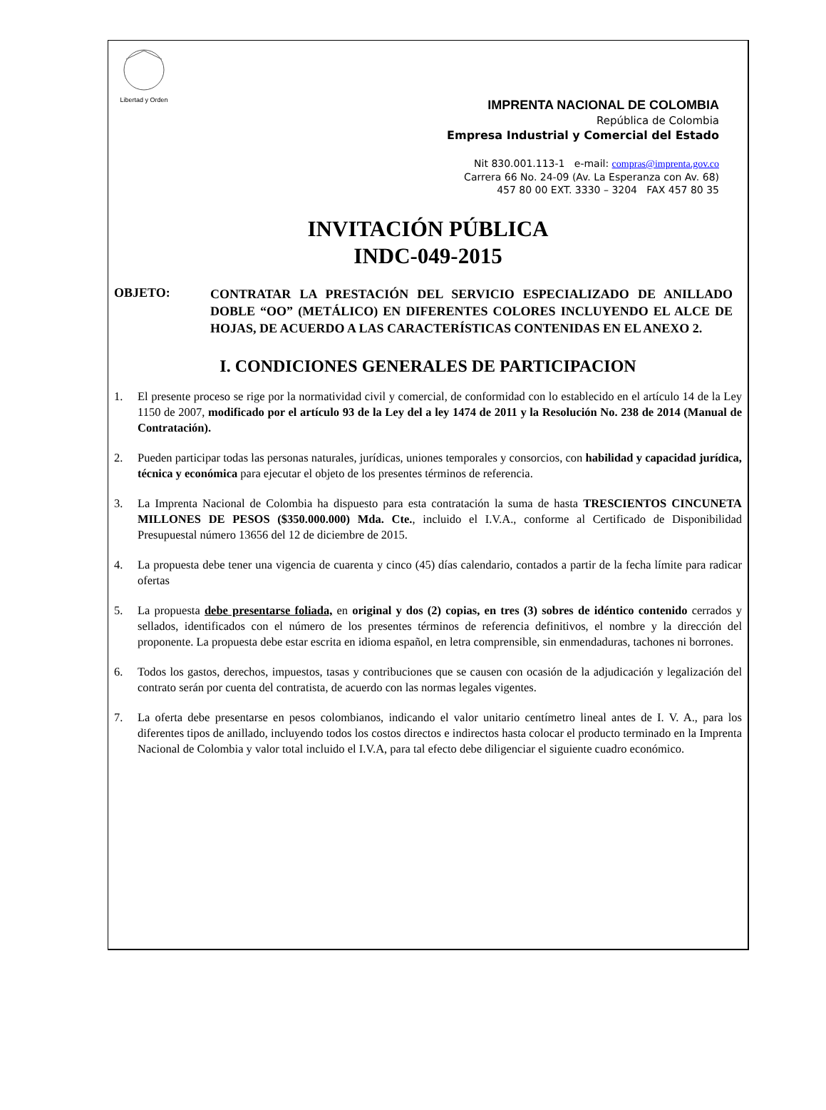Libertad y Orden
IMPRENTA NACIONAL DE COLOMBIA
República de Colombia
Empresa Industrial y Comercial del Estado
Nit 830.001.113-1 e-mail: compras@imprenta.gov.co
Carrera 66 No. 24-09 (Av. La Esperanza con Av. 68)
457 80 00 EXT. 3330 – 3204 FAX 457 80 35
INVITACIÓN PÚBLICA
INDC-049-2015
OBJETO:
CONTRATAR LA PRESTACIÓN DEL SERVICIO ESPECIALIZADO DE ANILLADO DOBLE “OO” (METÁLICO) EN DIFERENTES COLORES INCLUYENDO EL ALCE DE HOJAS, DE ACUERDO A LAS CARACTERÍSTICAS CONTENIDAS EN EL ANEXO 2.
I. CONDICIONES GENERALES DE PARTICIPACION
1. El presente proceso se rige por la normatividad civil y comercial, de conformidad con lo establecido en el artículo 14 de la Ley 1150 de 2007, modificado por el artículo 93 de la Ley del a ley 1474 de 2011 y la Resolución No. 238 de 2014 (Manual de Contratación).
2. Pueden participar todas las personas naturales, jurídicas, uniones temporales y consorcios, con habilidad y capacidad jurídica, técnica y económica para ejecutar el objeto de los presentes términos de referencia.
3. La Imprenta Nacional de Colombia ha dispuesto para esta contratación la suma de hasta TRESCIENTOS CINCUNETA MILLONES DE PESOS ($350.000.000) Mda. Cte., incluido el I.V.A., conforme al Certificado de Disponibilidad Presupuestal número 13656 del 12 de diciembre de 2015.
4. La propuesta debe tener una vigencia de cuarenta y cinco (45) días calendario, contados a partir de la fecha límite para radicar ofertas
5. La propuesta debe presentarse foliada, en original y dos (2) copias, en tres (3) sobres de idéntico contenido cerrados y sellados, identificados con el número de los presentes términos de referencia definitivos, el nombre y la dirección del proponente. La propuesta debe estar escrita en idioma español, en letra comprensible, sin enmendaduras, tachones ni borrones.
6. Todos los gastos, derechos, impuestos, tasas y contribuciones que se causen con ocasión de la adjudicación y legalización del contrato serán por cuenta del contratista, de acuerdo con las normas legales vigentes.
7. La oferta debe presentarse en pesos colombianos, indicando el valor unitario centímetro lineal antes de I. V. A., para los diferentes tipos de anillado, incluyendo todos los costos directos e indirectos hasta colocar el producto terminado en la Imprenta Nacional de Colombia y valor total incluido el I.V.A, para tal efecto debe diligenciar el siguiente cuadro económico.